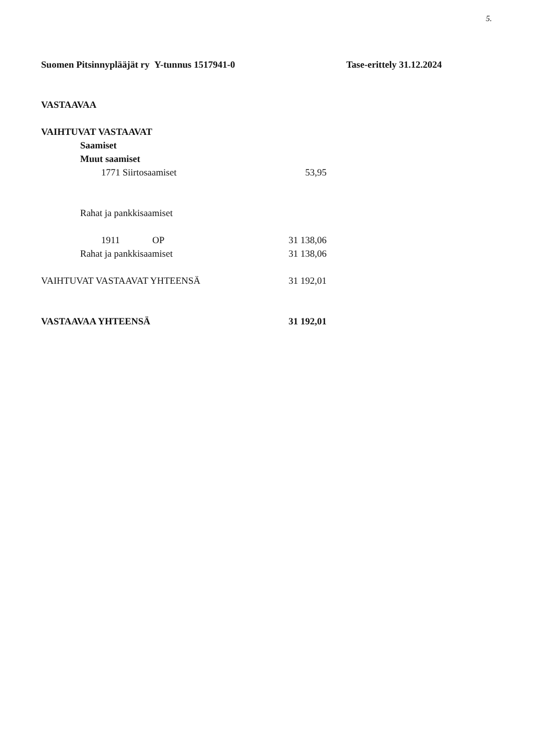5.
Suomen Pitsinnyplääjät ry Y-tunnus 1517941-0 Tase-erittely 31.12.2024
| VASTAAVAA | |
| VAIHTUVAT VASTAAVAT | |
| Saamiset | |
| Muut saamiset | |
| 1771 Siirtosaamiset | 53,95 |
| Rahat ja pankkisaamiset | |
| 1911 OP | 31 138,06 |
| Rahat ja pankkisaamiset | 31 138,06 |
| VAIHTUVAT VASTAAVAT YHTEENSÄ | 31 192,01 |
| VASTAAVAA YHTEENSÄ | 31 192,01 |